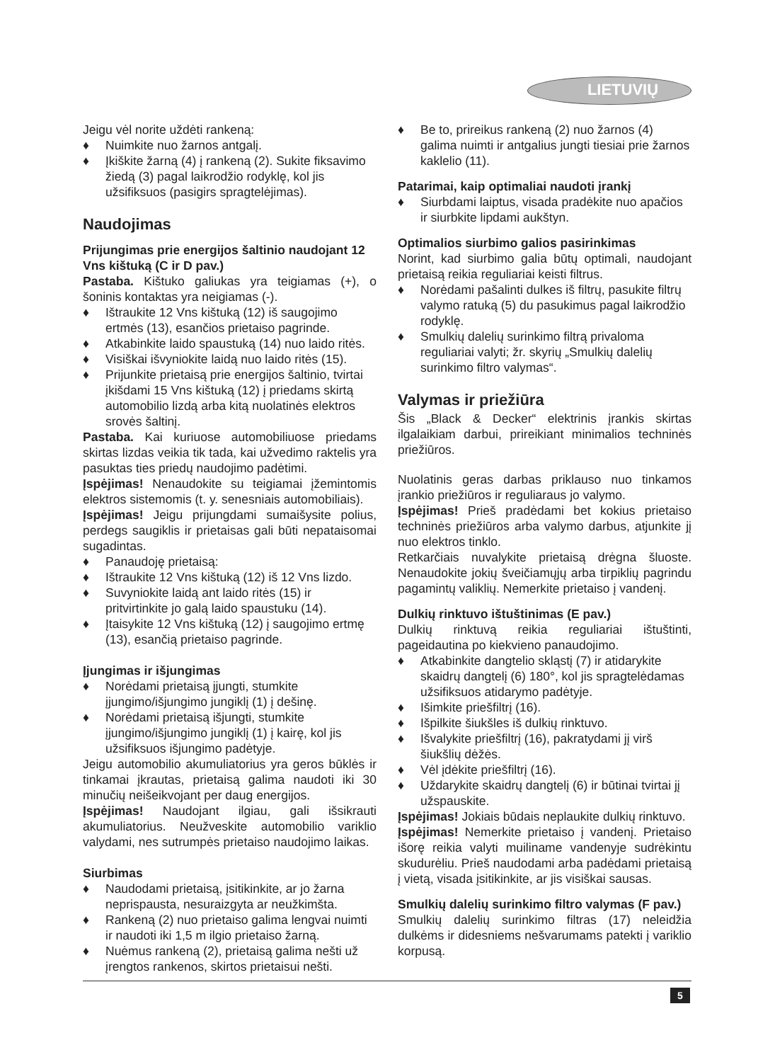LIETUVIŲ
Jeigu vėl norite uždėti rankeną:
♦ Nuimkite nuo žarnos antgalį.
♦ Įkiškite žarną (4) į rankeną (2). Sukite fiksavimo žiedą (3) pagal laikrodžio rodyklę, kol jis užsifiksuos (pasigirs spragtelėjimas).
Naudojimas
Prijungimas prie energijos šaltinio naudojant 12 Vns kištuką (C ir D pav.)
Pastaba. Kištuko galiukas yra teigiamas (+), o šoninis kontaktas yra neigiamas (-).
♦ Ištraukite 12 Vns kištuką (12) iš saugojimo ertmės (13), esančios prietaiso pagrinde.
♦ Atkabinkite laido spaustuką (14) nuo laido ritės.
♦ Visiškai išvyniokite laidą nuo laido ritės (15).
♦ Prijunkite prietaisą prie energijos šaltinio, tvirtai įkišdami 15 Vns kištuką (12) į priedams skirtą automobilio lizdą arba kitą nuolatinės elektros srovės šaltinį.
Pastaba. Kai kuriuose automobiliuose priedams skirtas lizdas veikia tik tada, kai užvedimo raktelis yra pasuktas ties priedų naudojimo padėtimi.
Įspėjimas! Nenaudokite su teigiamai įžemintomis elektros sistemomis (t. y. senesniais automobiliais).
Įspėjimas! Jeigu prijungdami sumaišysite polius, perdegs saugiklis ir prietaisas gali būti nepataisomai sugadintas.
♦ Panaudoję prietaisą:
♦ Ištraukite 12 Vns kištuką (12) iš 12 Vns lizdo.
♦ Suvyniokite laidą ant laido ritės (15) ir pritvirtinkite jo galą laido spaustuku (14).
♦ Įtaisykite 12 Vns kištuką (12) į saugojimo ertmę (13), esančią prietaiso pagrinde.
Įjungimas ir išjungimas
♦ Norėdami prietaisą įjungti, stumkite įjungimo/išjungimo jungiklį (1) į dešinę.
♦ Norėdami prietaisą išjungti, stumkite įjungimo/išjungimo jungiklį (1) į kairę, kol jis užsifiksuos išjungimo padėtyje.
Jeigu automobilio akumuliatorius yra geros būklės ir tinkamai įkrautas, prietaisą galima naudoti iki 30 minučių neišeikvojant per daug energijos.
Įspėjimas! Naudojant ilgiau, gali išsikrauti akumuliatorius. Neužveskite automobilio variklio valydami, nes sutrumpės prietaiso naudojimo laikas.
Siurbimas
♦ Naudodami prietaisą, įsitikinkite, ar jo žarna neprispausta, nesuraizgyta ar neužkimšta.
♦ Rankeną (2) nuo prietaiso galima lengvai nuimti ir naudoti iki 1,5 m ilgio prietaiso žarną.
♦ Nuėmus rankeną (2), prietaisą galima nešti už įrengtos rankenos, skirtos prietaisui nešti.
♦ Be to, prireikus rankeną (2) nuo žarnos (4) galima nuimti ir antgalius jungti tiesiai prie žarnos kaklelio (11).
Patarimai, kaip optimaliai naudoti įrankį
♦ Siurbdami laiptus, visada pradėkite nuo apačios ir siurbkite lipdami aukštyn.
Optimalios siurbimo galios pasirinkimas
Norint, kad siurbimo galia būtų optimali, naudojant prietaisą reikia reguliariai keisti filtrus.
♦ Norėdami pašalinti dulkes iš filtrų, pasukite filtrų valymo ratuką (5) du pasukimus pagal laikrodžio rodyklę.
♦ Smulkių dalelių surinkimo filtrą privaloma reguliariai valyti; žr. skyrių „Smulkių dalelių surinkimo filtro valymas“.
Valymas ir priežiūra
Šis „Black & Decker“ elektrinis įrankis skirtas ilgalaikiam darbui, prireikiant minimalios techninės priežiūros.
Nuolatinis geras darbas priklauso nuo tinkamos įrankio priežiūros ir reguliaraus jo valymo.
Įspėjimas! Prieš pradėdami bet kokius prietaiso techninės priežiūros arba valymo darbus, atjunkite jį nuo elektros tinklo.
Retkarčiais nuvalykite prietaisą drėgna šluoste. Nenaudokite jokių šveičiamųjų arba tirpiklių pagrindu pagamintų valiklių. Nemerkite prietaiso į vandenį.
Dulkių rinktuvo ištuštinimas (E pav.)
Dulkių rinktuvą reikia reguliariai ištuštinti, pageidautina po kiekvieno panaudojimo.
♦ Atkabinkite dangtelio skląstį (7) ir atidarykite skaidrų dangtelį (6) 180°, kol jis spragtelėdamas užsifiksuos atidarymo padėtyje.
♦ Išimkite priešfiltrį (16).
♦ Išpilkite šiukšles iš dulkių rinktuvo.
♦ Išvalykite priešfiltrį (16), pakratydami jį virš šiukšlių dėžės.
♦ Vėl įdėkite priešfiltrį (16).
♦ Uždarykite skaidrų dangtelį (6) ir būtinai tvirtai jį užspauskite.
Įspėjimas! Jokiais būdais neplaukite dulkių rinktuvo.
Įspėjimas! Nemerkite prietaiso į vandenį. Prietaiso išorę reikia valyti muiliname vandenyje sudrėkintu skudurėliu. Prieš naudodami arba padėdami prietaisą į vietą, visada įsitikinkite, ar jis visiškai sausas.
Smulkių dalelių surinkimo filtro valymas (F pav.)
Smulkių dalelių surinkimo filtras (17) neleidžia dulkėms ir didesniems nešvarumams patekti į variklio korpusą.
5